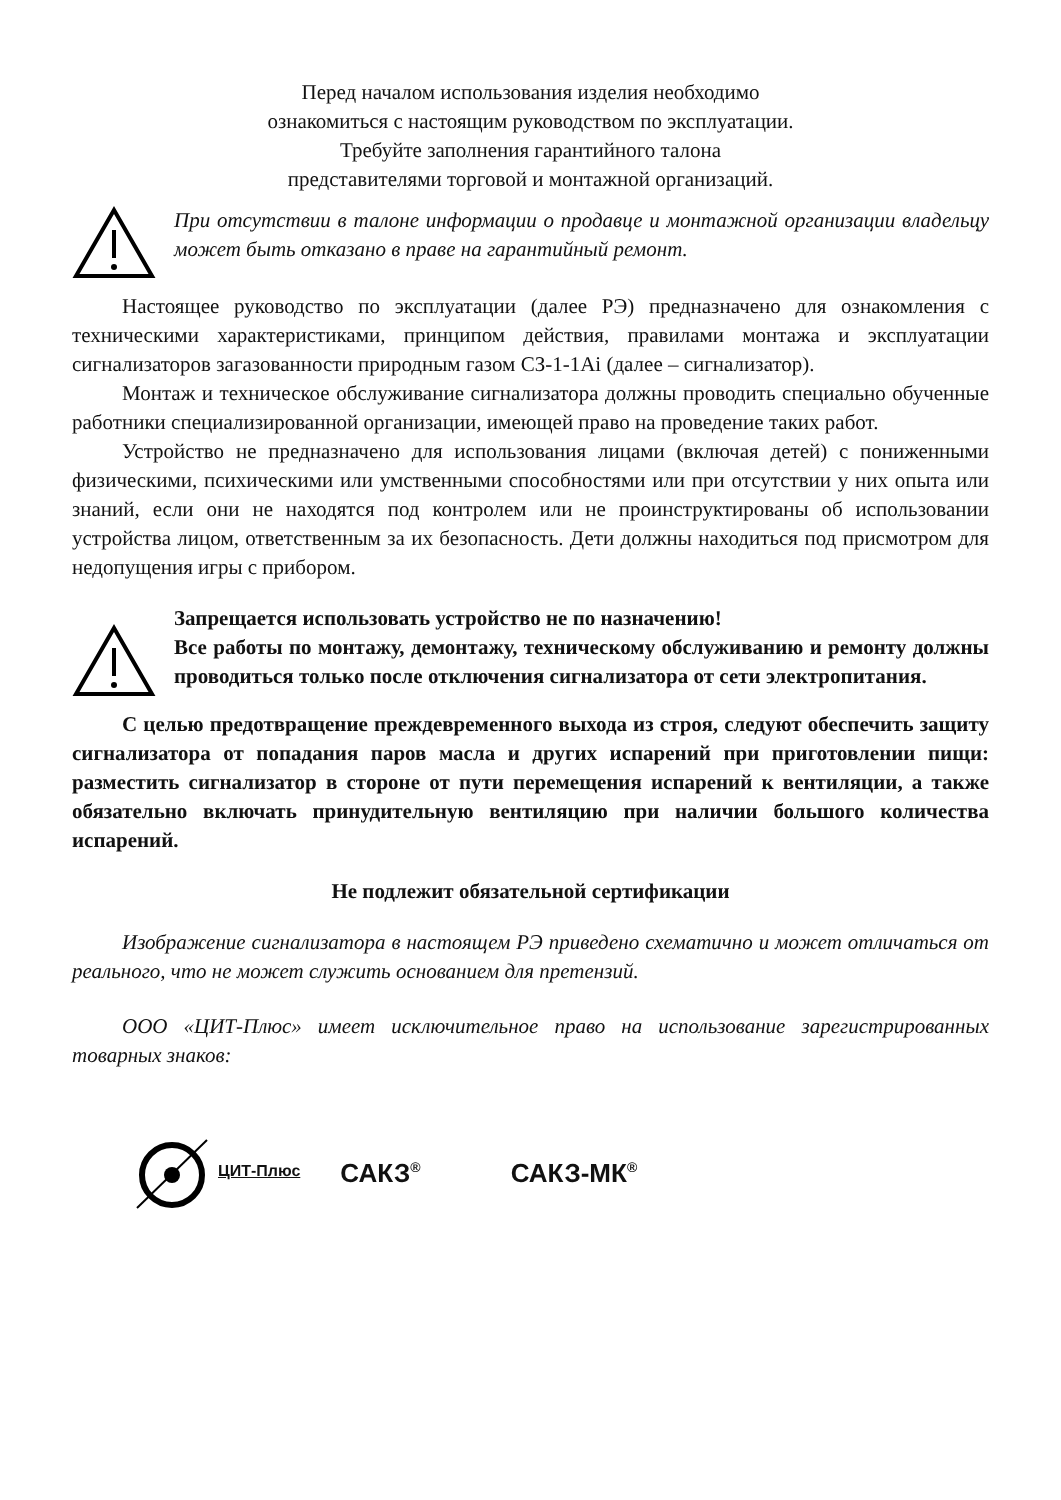Перед началом использования изделия необходимо
ознакомиться с настоящим руководством по эксплуатации.
Требуйте заполнения гарантийного талона
представителями торговой и монтажной организаций.
При отсутствии в талоне информации о продавце и монтажной организации владельцу может быть отказано в праве на гарантийный ремонт.
Настоящее руководство по эксплуатации (далее РЭ) предназначено для ознакомления с техническими характеристиками, принципом действия, правилами монтажа и эксплуатации сигнализаторов загазованности природным газом СЗ-1-1Ai (далее – сигнализатор).
Монтаж и техническое обслуживание сигнализатора должны проводить специально обученные работники специализированной организации, имеющей право на проведение таких работ.
Устройство не предназначено для использования лицами (включая детей) с пониженными физическими, психическими или умственными способностями или при отсутствии у них опыта или знаний, если они не находятся под контролем или не проинструктированы об использовании устройства лицом, ответственным за их безопасность. Дети должны находиться под присмотром для недопущения игры с прибором.
Запрещается использовать устройство не по назначению!
Все работы по монтажу, демонтажу, техническому обслуживанию и ремонту должны проводиться только после отключения сигнализатора от сети электропитания.
С целью предотвращение преждевременного выхода из строя, следуют обеспечить защиту сигнализатора от попадания паров масла и других испарений при приготовлении пищи: разместить сигнализатор в стороне от пути перемещения испарений к вентиляции, а также обязательно включать принудительную вентиляцию при наличии большого количества испарений.
Не подлежит обязательной сертификации
Изображение сигнализатора в настоящем РЭ приведено схематично и может отличаться от реального, что не может служить основанием для претензий.
ООО «ЦИТ-Плюс» имеет исключительное право на использование зарегистрированных товарных знаков:
ЦИТ-Плюс САКЗ<sup>®</sup> САКЗ-МК<sup>®</sup>